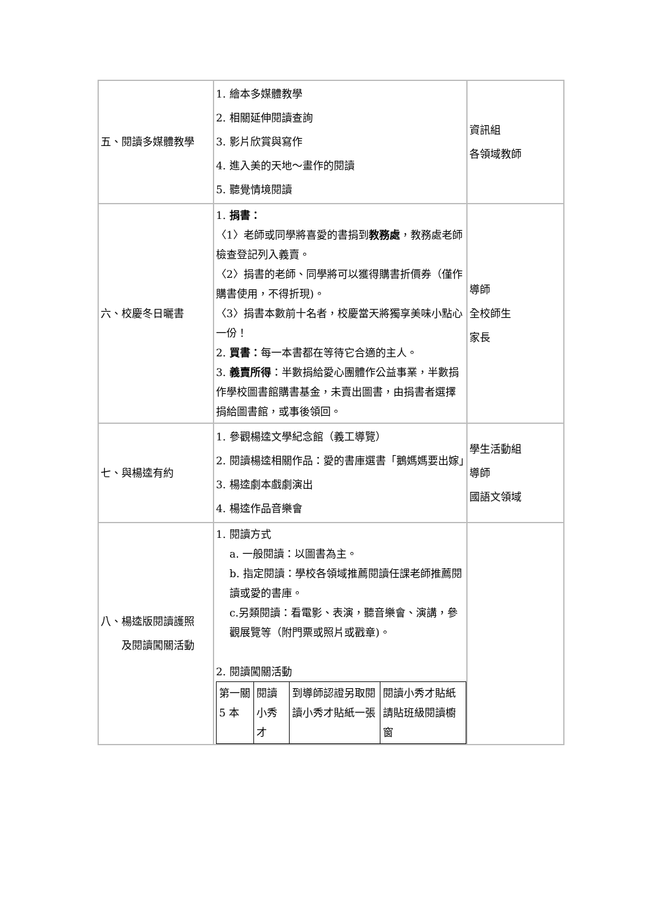| 五、閱讀多媒體教學 | 1. 繪本多媒體教學 2. 相關延伸閱讀查詢 3. 影片欣賞與寫作 4. 進入美的天地～畫作的閱讀 5. 聽覺情境閱讀 | 資訊組 各領域教師 |
| 六、校慶冬日曬書 | 1. 捐書： 〈1〉老師或同學將喜愛的書捐到 教務處 ，教務處老師檢查登記列入義賣。 〈2〉捐書的老師、同學將可以獲得購書折價券（僅作購書使用，不得折現)。 〈3〉捐書本數前十名者，校慶當天將獨享美味小點心一份！ 2. 買書： 每一本書都在等待它合適的主人。 3. 義賣所得 ：半數捐給愛心團體作公益事業，半數捐作學校圖書館購書基金，未賣出圖書，由捐書者選擇捐給圖書館，或事後領回。 | 導師 全校師生 家長 |
| 七、與楊逵有約 | 1. 參觀楊逵文學紀念館（義工導覽） 2. 閱讀楊逵相關作品：愛的書庫選書「鵝媽媽要出嫁」 3. 楊逵劇本戲劇演出 4. 楊逵作品音樂會 | 學生活動組 導師 國語文領域 |
| 八、楊逵版閱讀護照 及閱讀闖關活動 | 1. 閱讀方式 a. 一般閱讀：以圖書為主。 b. 指定閱讀：學校各領域推薦閱讀任課老師推薦閱讀或愛的書庫。 c.另類閱讀：看電影、表演，聽音樂會、演講，參觀展覽等（附門票或照片或戳章)。 2. 閱讀闖關活動 / 第一關 5 本 / 閱讀小秀才 / 到導師認證另取閱讀小秀才貼紙一張 / 閱讀小秀才貼紙請貼班級閱讀櫥窗 / | |